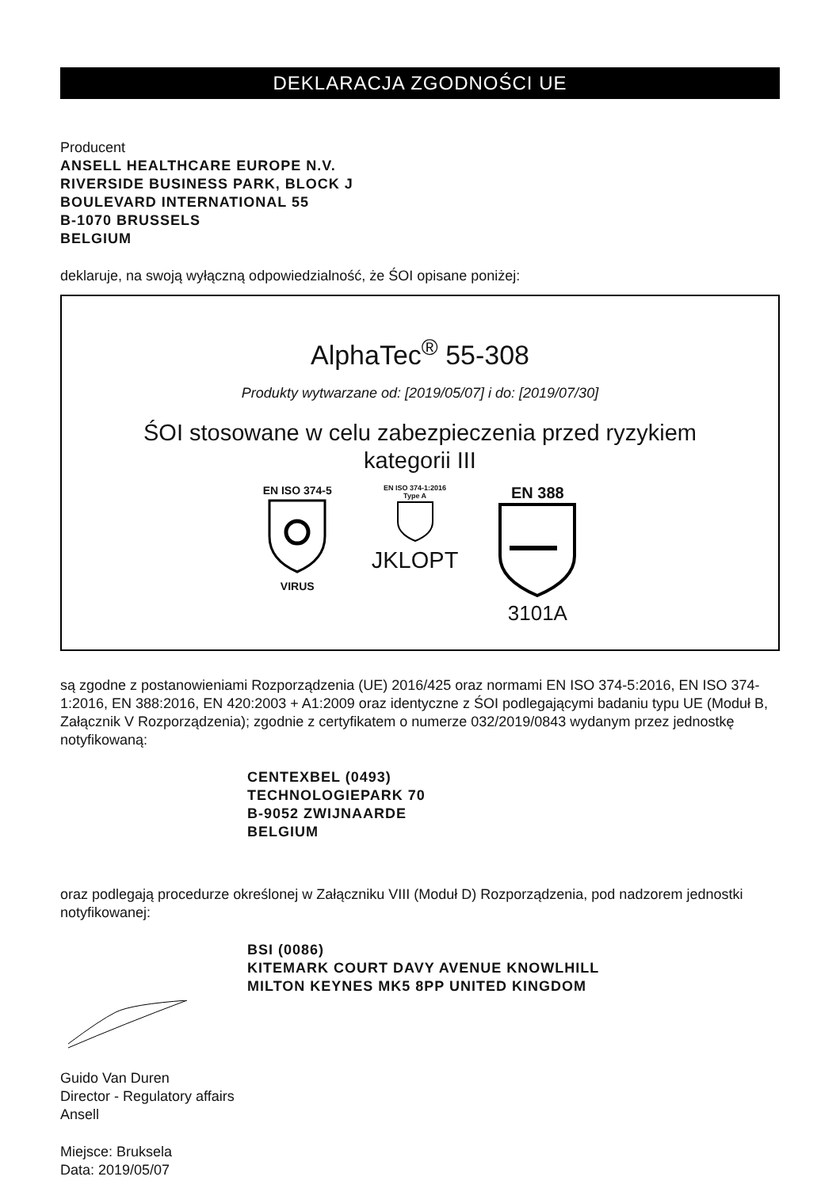DEKLARACJA ZGODNOŚCI UE
Producent
ANSELL HEALTHCARE EUROPE N.V.
RIVERSIDE BUSINESS PARK, BLOCK J
BOULEVARD INTERNATIONAL 55
B-1070 BRUSSELS
BELGIUM
deklaruje, na swoją wyłączną odpowiedzialność, że ŚOI opisane poniżej:
AlphaTec<sup>®</sup> 55-308
Produkty wytwarzane od: [2019/05/07] i do: [2019/07/30]
ŚOI stosowane w celu zabezpieczenia przed ryzykiem
kategorii III
EN ISO 374-5
VIRUS
EN ISO 374-1:2016
Type A
JKLOPT
EN 388
3101A
są zgodne z postanowieniami Rozporządzenia (UE) 2016/425 oraz normami EN ISO 374-5:2016, EN ISO 374-1:2016, EN 388:2016, EN 420:2003 + A1:2009 oraz identyczne z ŚOI podlegającymi badaniu typu UE (Moduł B, Załącznik V Rozporządzenia); zgodnie z certyfikatem o numerze 032/2019/0843 wydanym przez jednostkę notyfikowaną:
CENTEXBEL (0493)
TECHNOLOGIEPARK 70
B-9052 ZWIJNAARDE
BELGIUM
oraz podlegają procedurze określonej w Załączniku VIII (Moduł D) Rozporządzenia, pod nadzorem jednostki notyfikowanej:
BSI (0086)
KITEMARK COURT DAVY AVENUE KNOWLHILL
MILTON KEYNES MK5 8PP UNITED KINGDOM
Guido Van Duren
Director - Regulatory affairs
Ansell
Miejsce: Bruksela
Data: 2019/05/07